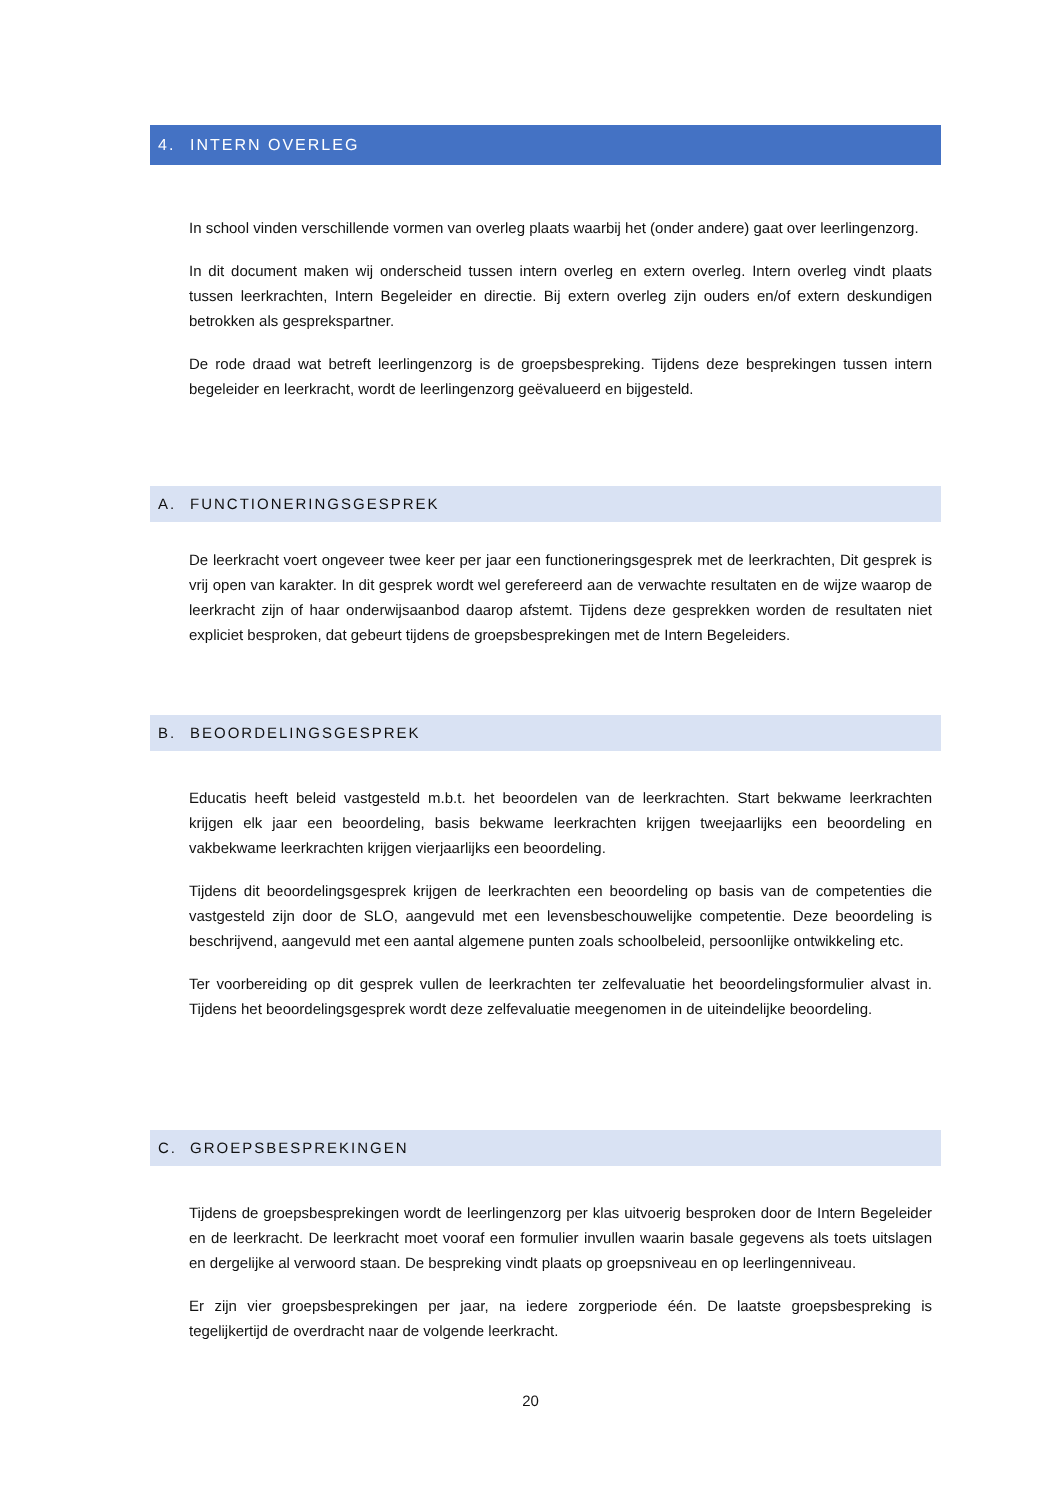4. INTERN OVERLEG
In school vinden verschillende vormen van overleg plaats waarbij het (onder andere) gaat over leerlingenzorg.
In dit document maken wij onderscheid tussen intern overleg en extern overleg. Intern overleg vindt plaats tussen leerkrachten, Intern Begeleider en directie. Bij extern overleg zijn ouders en/of extern deskundigen betrokken als gesprekspartner.
De rode draad wat betreft leerlingenzorg is de groepsbespreking. Tijdens deze besprekingen tussen intern begeleider en leerkracht, wordt de leerlingenzorg geëvalueerd en bijgesteld.
A. FUNCTIONERINGSGESPREK
De leerkracht voert ongeveer twee keer per jaar een functioneringsgesprek met de leerkrachten, Dit gesprek is vrij open van karakter. In dit gesprek wordt wel gerefereerd aan de verwachte resultaten en de wijze waarop de leerkracht zijn of haar onderwijsaanbod daarop afstemt. Tijdens deze gesprekken worden de resultaten niet expliciet besproken, dat gebeurt tijdens de groepsbesprekingen met de Intern Begeleiders.
B. BEOORDELINGSGESPREK
Educatis heeft beleid vastgesteld m.b.t. het beoordelen van de leerkrachten. Start bekwame leerkrachten krijgen elk jaar een beoordeling, basis bekwame leerkrachten krijgen tweejaarlijks een beoordeling en vakbekwame leerkrachten krijgen vierjaarlijks een beoordeling.
Tijdens dit beoordelingsgesprek krijgen de leerkrachten een beoordeling op basis van de competenties die vastgesteld zijn door de SLO, aangevuld met een levensbeschouwelijke competentie. Deze beoordeling is beschrijvend, aangevuld met een aantal algemene punten zoals schoolbeleid, persoonlijke ontwikkeling etc.
Ter voorbereiding op dit gesprek vullen de leerkrachten ter zelfevaluatie het beoordelingsformulier alvast in. Tijdens het beoordelingsgesprek wordt deze zelfevaluatie meegenomen in de uiteindelijke beoordeling.
C. GROEPSBESPREKINGEN
Tijdens de groepsbesprekingen wordt de leerlingenzorg per klas uitvoerig besproken door de Intern Begeleider en de leerkracht. De leerkracht moet vooraf een formulier invullen waarin basale gegevens als toets uitslagen en dergelijke al verwoord staan. De bespreking vindt plaats op groepsniveau en op leerlingenniveau.
Er zijn vier groepsbesprekingen per jaar, na iedere zorgperiode één. De laatste groepsbespreking is tegelijkertijd de overdracht naar de volgende leerkracht.
20